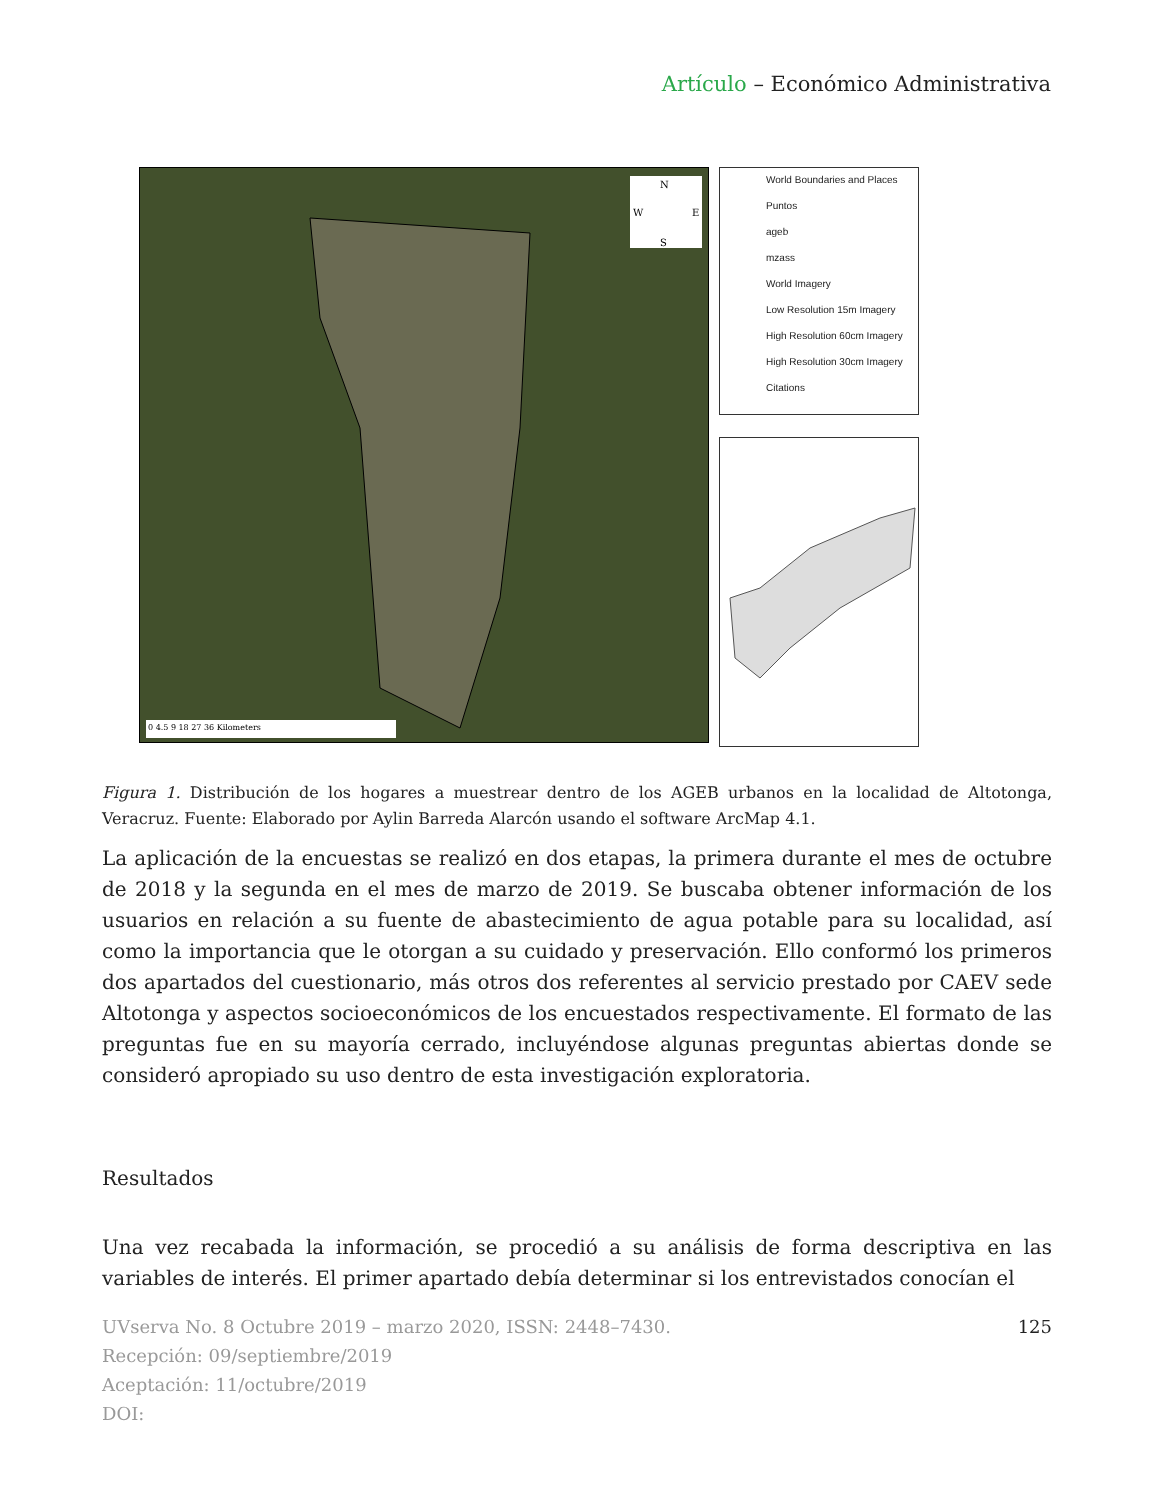Artículo – Económico Administrativa
N
S
W
E
0 4.5 9 18 27 36 Kilometers
World Boundaries and Places
Puntos
ageb
mzass
World Imagery
Low Resolution 15m Imagery
High Resolution 60cm Imagery
High Resolution 30cm Imagery
Citations
Figura 1. Distribución de los hogares a muestrear dentro de los AGEB urbanos en la localidad de Altotonga, Veracruz. Fuente: Elaborado por Aylin Barreda Alarcón usando el software ArcMap 4.1.
La aplicación de la encuestas se realizó en dos etapas, la primera durante el mes de octubre de 2018 y la segunda en el mes de marzo de 2019. Se buscaba obtener información de los usuarios en relación a su fuente de abastecimiento de agua potable para su localidad, así como la importancia que le otorgan a su cuidado y preservación. Ello conformó los primeros dos apartados del cuestionario, más otros dos referentes al servicio prestado por CAEV sede Altotonga y aspectos socioeconómicos de los encuestados respectivamente. El formato de las preguntas fue en su mayoría cerrado, incluyéndose algunas preguntas abiertas donde se consideró apropiado su uso dentro de esta investigación exploratoria.
Resultados
Una vez recabada la información, se procedió a su análisis de forma descriptiva en las variables de interés. El primer apartado debía determinar si los entrevistados conocían el
125 UVserva No. 8 Octubre 2019 – marzo 2020, ISSN: 2448–7430.
Recepción: 09/septiembre/2019
Aceptación: 11/octubre/2019
DOI: